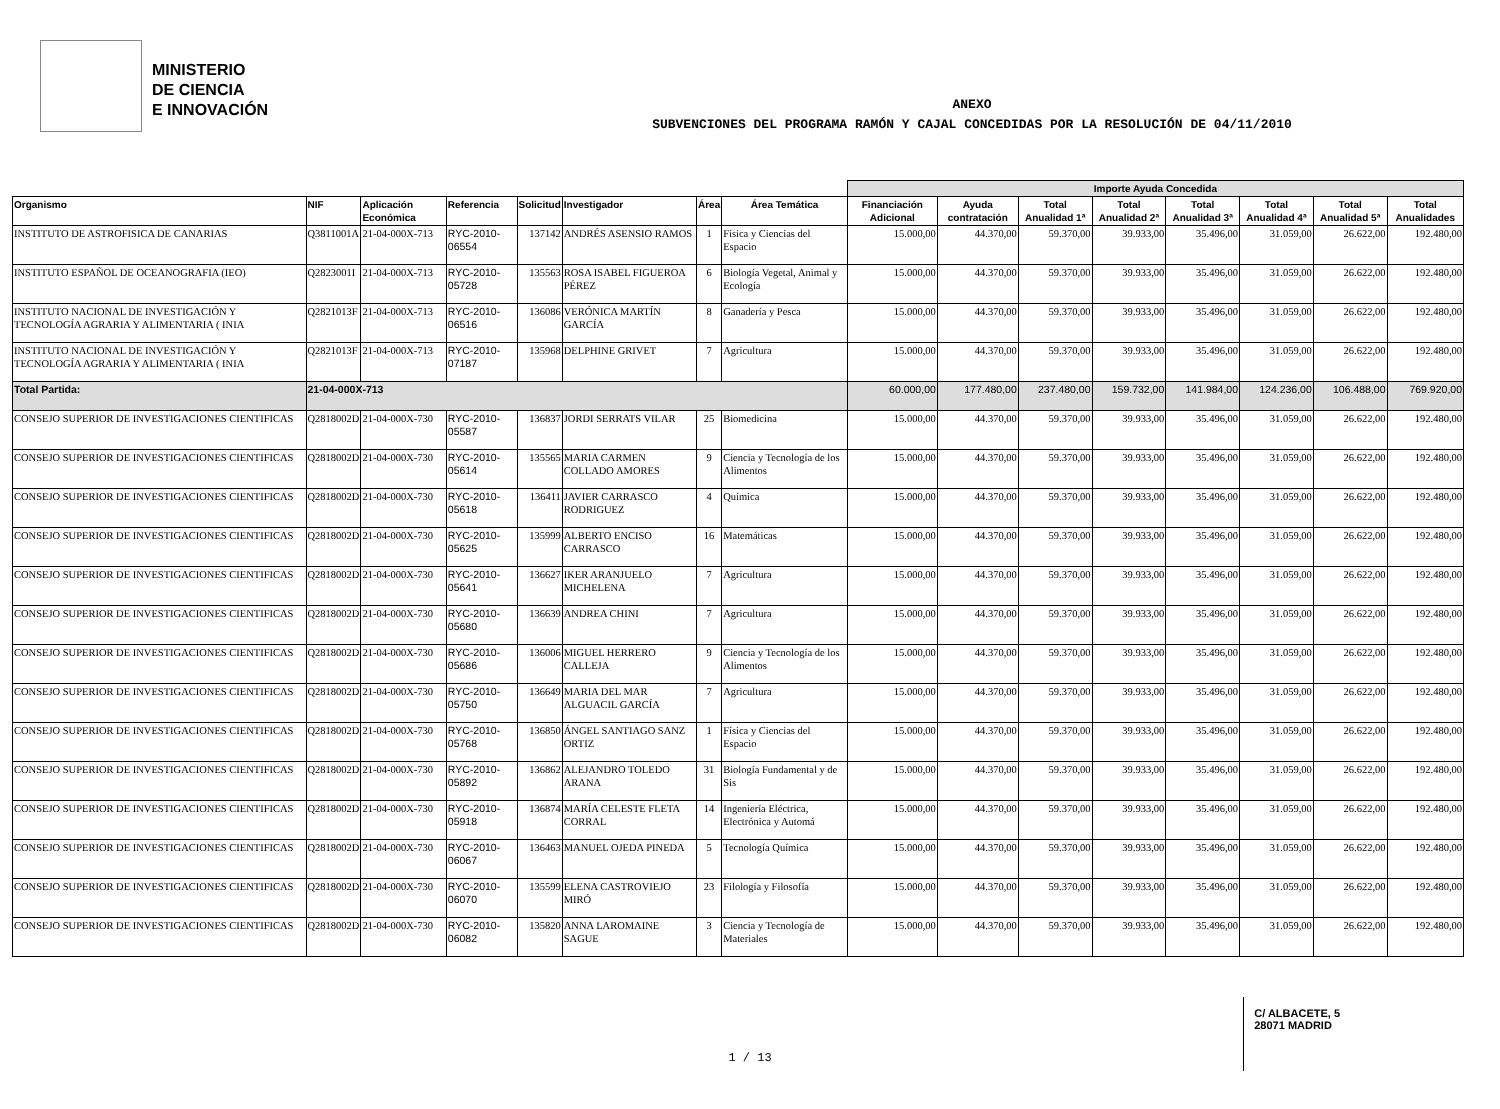MINISTERIO
DE CIENCIA
E INNOVACIÓN
ANEXO
SUBVENCIONES DEL PROGRAMA RAMÓN Y CAJAL CONCEDIDAS POR LA RESOLUCIÓN DE 04/11/2010
| | | | | | | | | Importe Ayuda Concedida | | | | | | | |
| --- | --- | --- | --- | --- | --- | --- | --- | --- | --- | --- | --- | --- | --- | --- | --- |
| Organismo | NIF | Aplicación Económica | Referencia | Solicitud | Investigador | Área | Área Temática | Financiación Adicional | Ayuda contratación | Total Anualidad 1ª | Total Anualidad 2ª | Total Anualidad 3ª | Total Anualidad 4ª | Total Anualidad 5ª | Total Anualidades |
| INSTITUTO DE ASTROFISICA DE CANARIAS | Q3811001A | 21-04-000X-713 | RYC-2010-06554 | 137142 | ANDRÉS ASENSIO RAMOS | 1 | Física y Ciencias del Espacio | 15.000,00 | 44.370,00 | 59.370,00 | 39.933,00 | 35.496,00 | 31.059,00 | 26.622,00 | 192.480,00 |
| INSTITUTO ESPAÑOL DE OCEANOGRAFIA (IEO) | Q2823001I | 21-04-000X-713 | RYC-2010-05728 | 135563 | ROSA ISABEL FIGUEROA PÉREZ | 6 | Biología Vegetal, Animal y Ecología | 15.000,00 | 44.370,00 | 59.370,00 | 39.933,00 | 35.496,00 | 31.059,00 | 26.622,00 | 192.480,00 |
| INSTITUTO NACIONAL DE INVESTIGACIÓN Y TECNOLOGÍA AGRARIA Y ALIMENTARIA ( INIA | Q2821013F | 21-04-000X-713 | RYC-2010-06516 | 136086 | VERÓNICA MARTÍN GARCÍA | 8 | Ganadería y Pesca | 15.000,00 | 44.370,00 | 59.370,00 | 39.933,00 | 35.496,00 | 31.059,00 | 26.622,00 | 192.480,00 |
| INSTITUTO NACIONAL DE INVESTIGACIÓN Y TECNOLOGÍA AGRARIA Y ALIMENTARIA ( INIA | Q2821013F | 21-04-000X-713 | RYC-2010-07187 | 135968 | DELPHINE GRIVET | 7 | Agricultura | 15.000,00 | 44.370,00 | 59.370,00 | 39.933,00 | 35.496,00 | 31.059,00 | 26.622,00 | 192.480,00 |
| Total Partida: | 21-04-000X-713 | | | | | | | 60.000,00 | 177.480,00 | 237.480,00 | 159.732,00 | 141.984,00 | 124.236,00 | 106.488,00 | 769.920,00 |
| CONSEJO SUPERIOR DE INVESTIGACIONES CIENTIFICAS | Q2818002D | 21-04-000X-730 | RYC-2010-05587 | 136837 | JORDI SERRATS VILAR | 25 | Biomedicina | 15.000,00 | 44.370,00 | 59.370,00 | 39.933,00 | 35.496,00 | 31.059,00 | 26.622,00 | 192.480,00 |
| CONSEJO SUPERIOR DE INVESTIGACIONES CIENTIFICAS | Q2818002D | 21-04-000X-730 | RYC-2010-05614 | 135565 | MARIA CARMEN COLLADO AMORES | 9 | Ciencia y Tecnología de los Alimentos | 15.000,00 | 44.370,00 | 59.370,00 | 39.933,00 | 35.496,00 | 31.059,00 | 26.622,00 | 192.480,00 |
| CONSEJO SUPERIOR DE INVESTIGACIONES CIENTIFICAS | Q2818002D | 21-04-000X-730 | RYC-2010-05618 | 136411 | JAVIER CARRASCO RODRIGUEZ | 4 | Química | 15.000,00 | 44.370,00 | 59.370,00 | 39.933,00 | 35.496,00 | 31.059,00 | 26.622,00 | 192.480,00 |
| CONSEJO SUPERIOR DE INVESTIGACIONES CIENTIFICAS | Q2818002D | 21-04-000X-730 | RYC-2010-05625 | 135999 | ALBERTO ENCISO CARRASCO | 16 | Matemáticas | 15.000,00 | 44.370,00 | 59.370,00 | 39.933,00 | 35.496,00 | 31.059,00 | 26.622,00 | 192.480,00 |
| CONSEJO SUPERIOR DE INVESTIGACIONES CIENTIFICAS | Q2818002D | 21-04-000X-730 | RYC-2010-05641 | 136627 | IKER ARANJUELO MICHELENA | 7 | Agricultura | 15.000,00 | 44.370,00 | 59.370,00 | 39.933,00 | 35.496,00 | 31.059,00 | 26.622,00 | 192.480,00 |
| CONSEJO SUPERIOR DE INVESTIGACIONES CIENTIFICAS | Q2818002D | 21-04-000X-730 | RYC-2010-05680 | 136639 | ANDREA CHINI | 7 | Agricultura | 15.000,00 | 44.370,00 | 59.370,00 | 39.933,00 | 35.496,00 | 31.059,00 | 26.622,00 | 192.480,00 |
| CONSEJO SUPERIOR DE INVESTIGACIONES CIENTIFICAS | Q2818002D | 21-04-000X-730 | RYC-2010-05686 | 136006 | MIGUEL HERRERO CALLEJA | 9 | Ciencia y Tecnología de los Alimentos | 15.000,00 | 44.370,00 | 59.370,00 | 39.933,00 | 35.496,00 | 31.059,00 | 26.622,00 | 192.480,00 |
| CONSEJO SUPERIOR DE INVESTIGACIONES CIENTIFICAS | Q2818002D | 21-04-000X-730 | RYC-2010-05750 | 136649 | MARIA DEL MAR ALGUACIL GARCÍA | 7 | Agricultura | 15.000,00 | 44.370,00 | 59.370,00 | 39.933,00 | 35.496,00 | 31.059,00 | 26.622,00 | 192.480,00 |
| CONSEJO SUPERIOR DE INVESTIGACIONES CIENTIFICAS | Q2818002D | 21-04-000X-730 | RYC-2010-05768 | 136850 | ÁNGEL SANTIAGO SANZ ORTIZ | 1 | Física y Ciencias del Espacio | 15.000,00 | 44.370,00 | 59.370,00 | 39.933,00 | 35.496,00 | 31.059,00 | 26.622,00 | 192.480,00 |
| CONSEJO SUPERIOR DE INVESTIGACIONES CIENTIFICAS | Q2818002D | 21-04-000X-730 | RYC-2010-05892 | 136862 | ALEJANDRO TOLEDO ARANA | 31 | Biología Fundamental y de Sis | 15.000,00 | 44.370,00 | 59.370,00 | 39.933,00 | 35.496,00 | 31.059,00 | 26.622,00 | 192.480,00 |
| CONSEJO SUPERIOR DE INVESTIGACIONES CIENTIFICAS | Q2818002D | 21-04-000X-730 | RYC-2010-05918 | 136874 | MARÍA CELESTE FLETA CORRAL | 14 | Ingeniería Eléctrica, Electrónica y Automá | 15.000,00 | 44.370,00 | 59.370,00 | 39.933,00 | 35.496,00 | 31.059,00 | 26.622,00 | 192.480,00 |
| CONSEJO SUPERIOR DE INVESTIGACIONES CIENTIFICAS | Q2818002D | 21-04-000X-730 | RYC-2010-06067 | 136463 | MANUEL OJEDA PINEDA | 5 | Tecnología Química | 15.000,00 | 44.370,00 | 59.370,00 | 39.933,00 | 35.496,00 | 31.059,00 | 26.622,00 | 192.480,00 |
| CONSEJO SUPERIOR DE INVESTIGACIONES CIENTIFICAS | Q2818002D | 21-04-000X-730 | RYC-2010-06070 | 135599 | ELENA CASTROVIEJO MIRÓ | 23 | Filología y Filosofía | 15.000,00 | 44.370,00 | 59.370,00 | 39.933,00 | 35.496,00 | 31.059,00 | 26.622,00 | 192.480,00 |
| CONSEJO SUPERIOR DE INVESTIGACIONES CIENTIFICAS | Q2818002D | 21-04-000X-730 | RYC-2010-06082 | 135820 | ANNA LAROMAINE SAGUE | 3 | Ciencia y Tecnología de Materiales | 15.000,00 | 44.370,00 | 59.370,00 | 39.933,00 | 35.496,00 | 31.059,00 | 26.622,00 | 192.480,00 |
C/ ALBACETE, 5
28071 MADRID
1 / 13